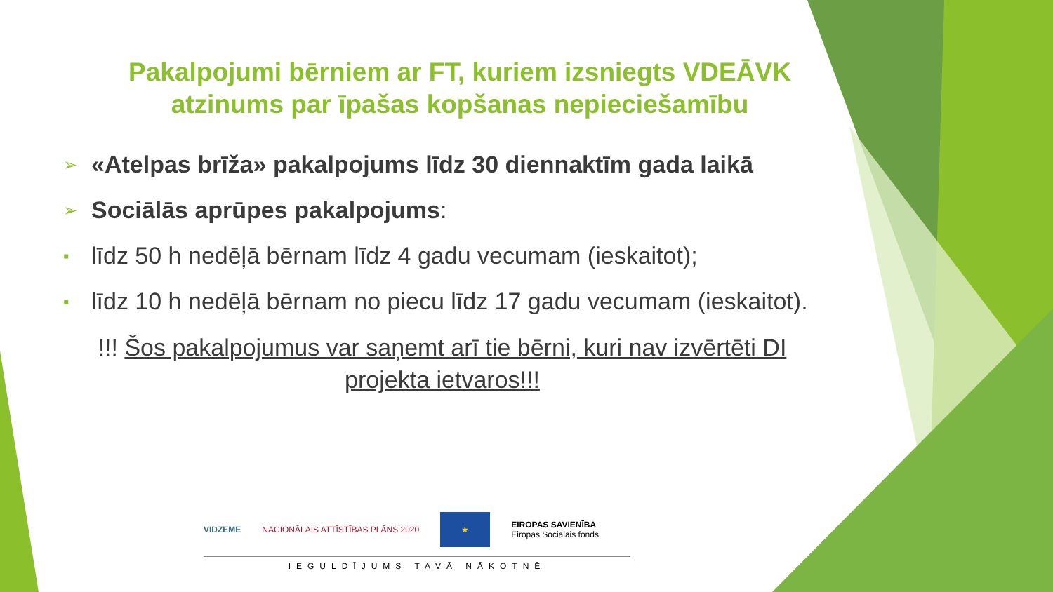Pakalpojumi bērniem ar FT, kuriem izsniegts VDEĀVK atzinums par īpašas kopšanas nepieciešamību
➢ «Atelpas brīža» pakalpojums līdz 30 diennaktīm gada laikā
➢ Sociālās aprūpes pakalpojums:
▪ līdz 50 h nedēļā bērnam līdz 4 gadu vecumam (ieskaitot);
▪ līdz 10 h nedēļā bērnam no piecu līdz 17 gadu vecumam (ieskaitot).
!!! Šos pakalpojumus var saņemt arī tie bērni, kuri nav izvērtēti DI projekta ietvaros!!!
VIDZEME NACIONĀLAIS ATTĪSTĪBAS PLĀNS 2020 ★ EIROPAS SAVIENĪBA
Eiropas Sociālais fonds
IEGULDĪJUMS TAVĀ NĀKOTNĒ